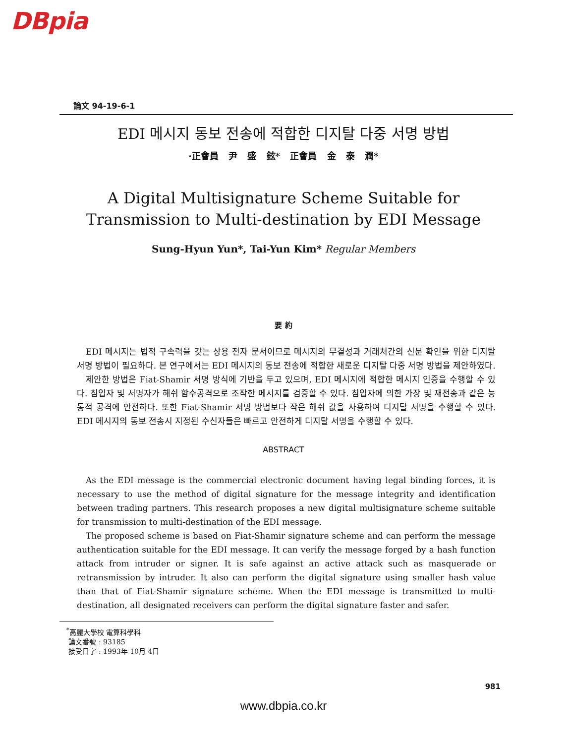DBpia
論文 94-19-6-1
EDI 메시지 동보 전송에 적합한 디지탈 다중 서명 방법
·正會員 尹 盛 鉉* 正會員 金 泰 潤*
A Digital Multisignature Scheme Suitable for
Transmission to Multi-destination by EDI Message
Sung-Hyun Yun*, Tai-Yun Kim* Regular Members
要 約
EDI 메시지는 법적 구속력을 갖는 상용 전자 문서이므로 메시지의 무결성과 거래처간의 신분 확인을 위한 디지탈 서명 방법이 필요하다. 본 연구에서는 EDI 메시지의 동보 전송에 적합한 새로운 디지탈 다중 서명 방법을 제안하였다.
제안한 방법은 Fiat-Shamir 서명 방식에 기반을 두고 있으며, EDI 메시지에 적합한 메시지 인증을 수행할 수 있다. 침입자 및 서명자가 해쉬 함수공격으로 조작한 메시지를 검증할 수 있다. 침입자에 의한 가장 및 재전송과 같은 능동적 공격에 안전하다. 또한 Fiat-Shamir 서명 방법보다 작은 해쉬 값을 사용하여 디지탈 서명을 수행할 수 있다. EDI 메시지의 동보 전송시 지정된 수신자들은 빠르고 안전하게 디지탈 서명을 수행할 수 있다.
ABSTRACT
As the EDI message is the commercial electronic document having legal binding forces, it is necessary to use the method of digital signature for the message integrity and identification between trading partners. This research proposes a new digital multisignature scheme suitable for transmission to multi-destination of the EDI message.
The proposed scheme is based on Fiat-Shamir signature scheme and can perform the message authentication suitable for the EDI message. It can verify the message forged by a hash function attack from intruder or signer. It is safe against an active attack such as masquerade or retransmission by intruder. It also can perform the digital signature using smaller hash value than that of Fiat-Shamir signature scheme. When the EDI message is transmitted to multi-destination, all designated receivers can perform the digital signature faster and safer.
<sup>*</sup> 高麗大學校 電算科學科
論文番號 : 93185
接受日字 : 1993年 10月 4日
981
www.dbpia.co.kr